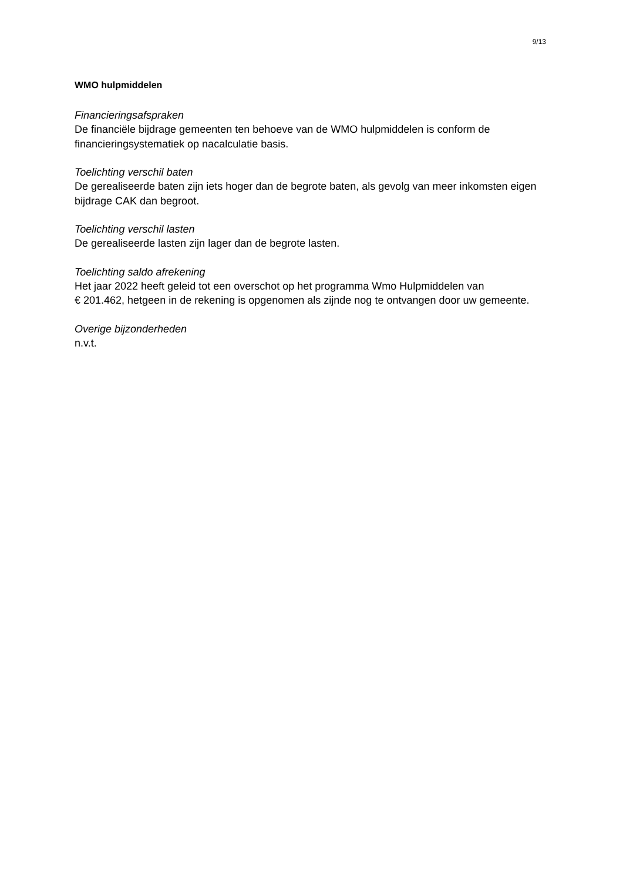9/13
WMO hulpmiddelen
Financieringsafspraken
De financiële bijdrage gemeenten ten behoeve van de WMO hulpmiddelen is conform de financieringsystematiek op nacalculatie basis.
Toelichting verschil baten
De gerealiseerde baten zijn iets hoger dan de begrote baten, als gevolg van meer inkomsten eigen bijdrage CAK dan begroot.
Toelichting verschil lasten
De gerealiseerde lasten zijn lager dan de begrote lasten.
Toelichting saldo afrekening
Het jaar 2022 heeft geleid tot een overschot op het programma Wmo Hulpmiddelen van
€ 201.462, hetgeen in de rekening is opgenomen als zijnde nog te ontvangen door uw gemeente.
Overige bijzonderheden
n.v.t.